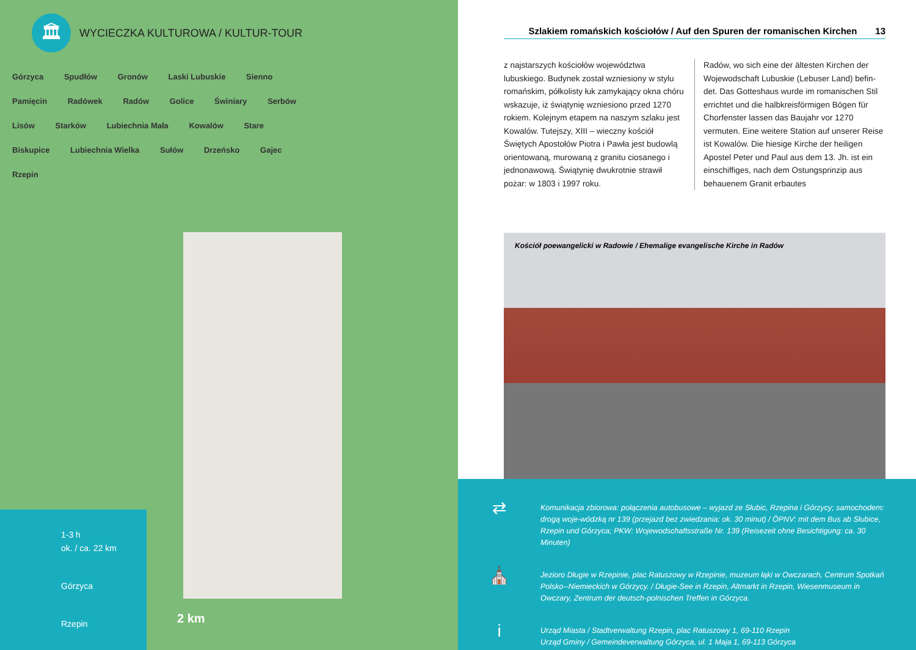🏛
WYCIECZKA KULTUROWA / KULTUR-TOUR
Górzyca Spudłów Gronów Laski Lubuskie Sienno Pamięcin Radówek Radów Golice Świniary Serbów Lisów Starków Lubiechnia Mała Kowalów Stare Biskupice Lubiechnia Wielka Sułów Drzeńsko Gajec Rzepin
1-3 h
ok. / ca. 22 km
Górzyca
Rzepin
2 km
Szlakiem romańskich kościołów / Auf den Spuren der romanischen Kirchen 13
z najstarszych kościołów województwa lubuskiego. Budynek został wzniesiony w stylu romańskim, półkolisty łuk zamykający okna chóru wskazuje, iż świątynię wzniesiono przed 1270 rokiem. Kolejnym etapem na naszym szlaku jest Kowalów. Tutejszy, XIII – wieczny kościół Świętych Apostołów Piotra i Pawła jest budowlą orientowaną, murowaną z granitu ciosanego i jednonawową. Świątynię dwukrotnie strawił pożar: w 1803 i 1997 roku.
Radów, wo sich eine der ältesten Kirchen der Wojewodschaft Lubuskie (Lebuser Land) befin-det. Das Gotteshaus wurde im romanischen Stil errichtet und die halbkreisförmigen Bögen für Chorfenster lassen das Baujahr vor 1270 vermuten. Eine weitere Station auf unserer Reise ist Kowalów. Die hiesige Kirche der heiligen Apostel Peter und Paul aus dem 13. Jh. ist ein einschiffiges, nach dem Ostungsprinzip aus behauenem Granit erbautes
Kościół poewangelicki w Radowie / Ehemalige evangelische Kirche in Radów
⇄
Komunikacja zbiorowa: połączenia autobusowe – wyjazd ze Słubic, Rzepina i Górzycy; samochodem: drogą woje-wódzką nr 139 (przejazd bez zwiedzania: ok. 30 minut) / ÖPNV: mit dem Bus ab Słubice, Rzepin und Górzyca; PKW: Wojewodschaftsstraße Nr. 139 (Reisezeit ohne Besichtigung: ca. 30 Minuten)
⛪
Jezioro Długie w Rzepinie, plac Ratuszowy w Rzepinie, muzeum łąki w Owczarach, Centrum Spotkań Polsko--Niemieckich w Górzycy. / Długie-See in Rzepin, Altmarkt in Rzepin, Wiesenmuseum in Owczary, Zentrum der deutsch-polnischen Treffen in Górzyca.
i
Urząd Miasta / Stadtverwaltung Rzepin, plac Ratuszowy 1, 69-110 Rzepin
Urząd Gminy / Gemeindeverwaltung Górzyca, ul. 1 Maja 1, 69-113 Górzyca